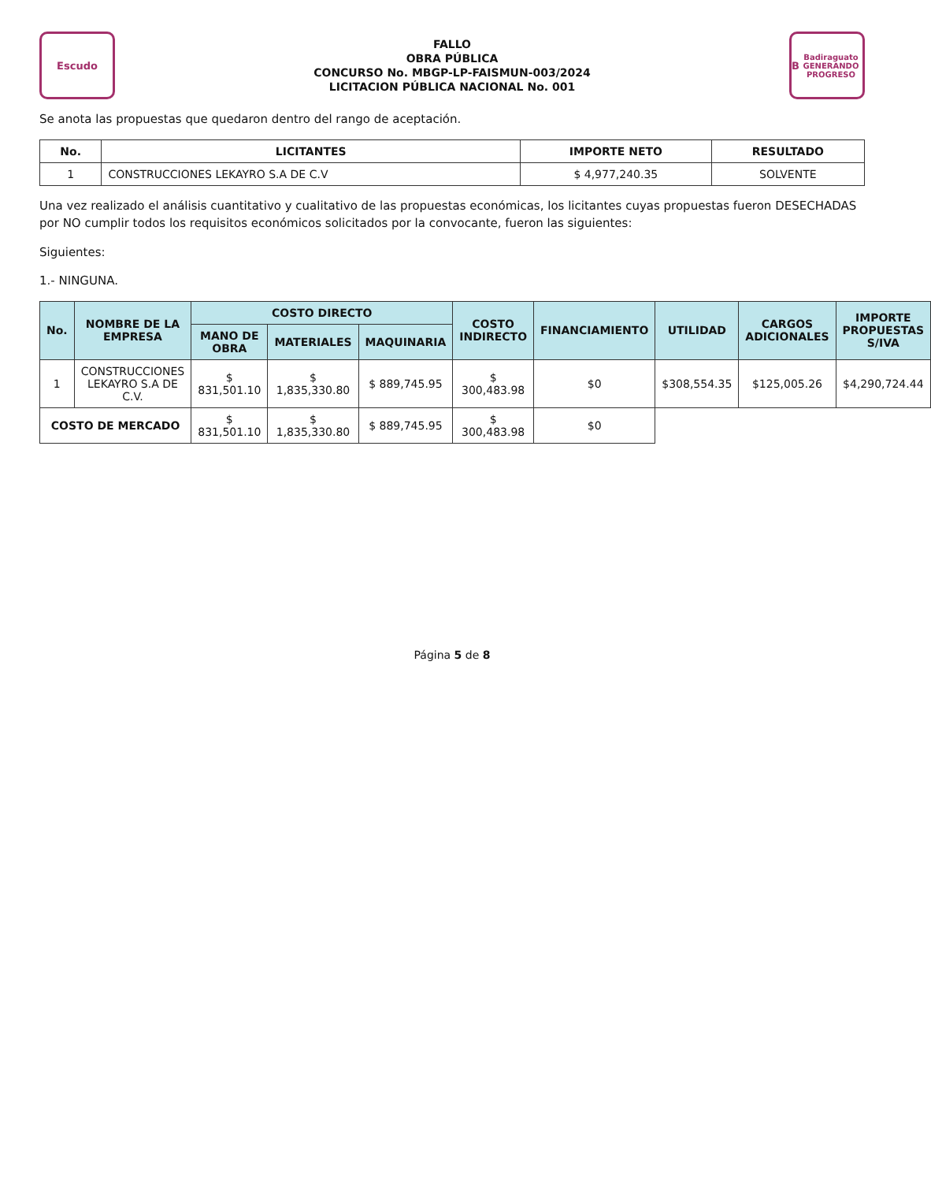Escudo
FALLO
OBRA PÚBLICA
CONCURSO No. MBGP-LP-FAISMUN-003/2024
LICITACION PÚBLICA NACIONAL No. 001
B
Badiraguato
GENERANDO PROGRESO
Se anota las propuestas que quedaron dentro del rango de aceptación.
| No. | LICITANTES | IMPORTE NETO | RESULTADO |
| --- | --- | --- | --- |
| 1 | CONSTRUCCIONES LEKAYRO S.A DE C.V | $ 4,977,240.35 | SOLVENTE |
Una vez realizado el análisis cuantitativo y cualitativo de las propuestas económicas, los licitantes cuyas propuestas fueron DESECHADAS por NO cumplir todos los requisitos económicos solicitados por la convocante, fueron las siguientes:
Siguientes:
1.- NINGUNA.
| No. | NOMBRE DE LA EMPRESA | COSTO DIRECTO | | | COSTO INDIRECTO | FINANCIAMIENTO | UTILIDAD | CARGOS ADICIONALES | IMPORTE PROPUESTAS S/IVA |
| --- | --- | --- | --- | --- | --- | --- | --- | --- | --- |
| | | MANO DE OBRA | MATERIALES | MAQUINARIA | | | | | |
| 1 | CONSTRUCCIONES LEKAYRO S.A DE C.V. | $ 831,501.10 | $ 1,835,330.80 | $ 889,745.95 | $ 300,483.98 | $0 | $308,554.35 | $125,005.26 | $4,290,724.44 |
| COSTO DE MERCADO | | $ 831,501.10 | $ 1,835,330.80 | $ 889,745.95 | $ 300,483.98 | $0 | | | |
Página 5 de 8